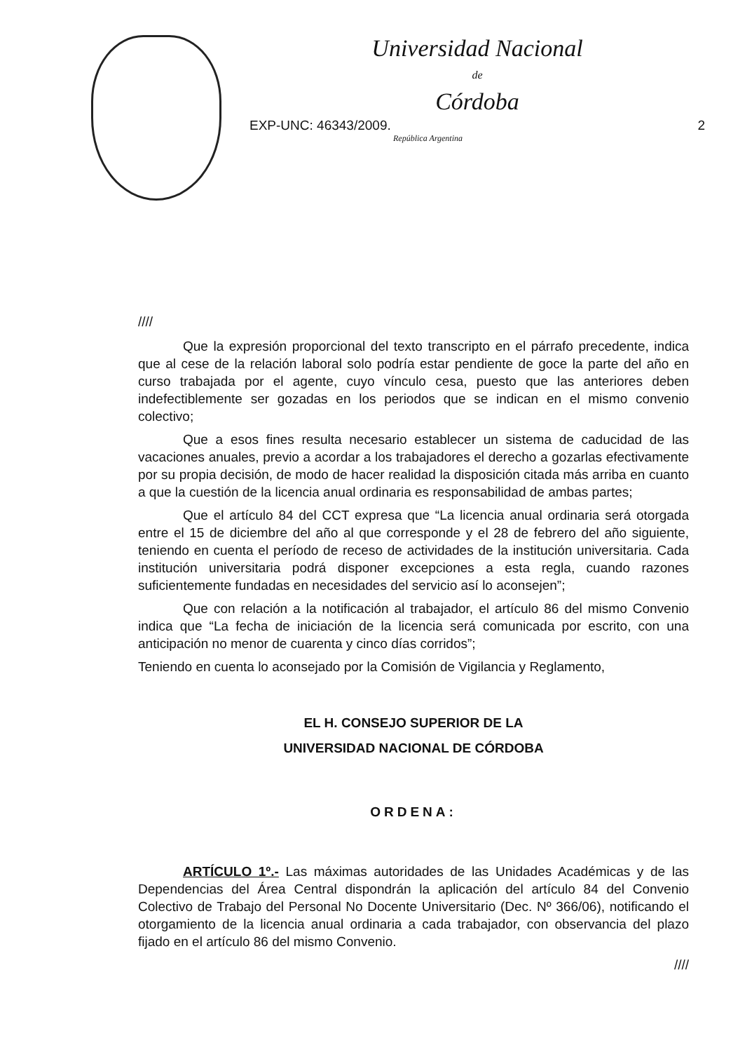Universidad Nacional
de
Córdoba
EXP-UNC: 46343/2009. 2
República Argentina
////
Que la expresión proporcional del texto transcripto en el párrafo precedente, indica que al cese de la relación laboral solo podría estar pendiente de goce la parte del año en curso trabajada por el agente, cuyo vínculo cesa, puesto que las anteriores deben indefectiblemente ser gozadas en los periodos que se indican en el mismo convenio colectivo;
Que a esos fines resulta necesario establecer un sistema de caducidad de las vacaciones anuales, previo a acordar a los trabajadores el derecho a gozarlas efectivamente por su propia decisión, de modo de hacer realidad la disposición citada más arriba en cuanto a que la cuestión de la licencia anual ordinaria es responsabilidad de ambas partes;
Que el artículo 84 del CCT expresa que “La licencia anual ordinaria será otorgada entre el 15 de diciembre del año al que corresponde y el 28 de febrero del año siguiente, teniendo en cuenta el período de receso de actividades de la institución universitaria. Cada institución universitaria podrá disponer excepciones a esta regla, cuando razones suficientemente fundadas en necesidades del servicio así lo aconsejen”;
Que con relación a la notificación al trabajador, el artículo 86 del mismo Convenio indica que “La fecha de iniciación de la licencia será comunicada por escrito, con una anticipación no menor de cuarenta y cinco días corridos”;
Teniendo en cuenta lo aconsejado por la Comisión de Vigilancia y Reglamento,
EL H. CONSEJO SUPERIOR DE LA
UNIVERSIDAD NACIONAL DE CÓRDOBA
ORDENA:
ARTÍCULO 1º.- Las máximas autoridades de las Unidades Académicas y de las Dependencias del Área Central dispondrán la aplicación del artículo 84 del Convenio Colectivo de Trabajo del Personal No Docente Universitario (Dec. Nº 366/06), notificando el otorgamiento de la licencia anual ordinaria a cada trabajador, con observancia del plazo fijado en el artículo 86 del mismo Convenio.
////